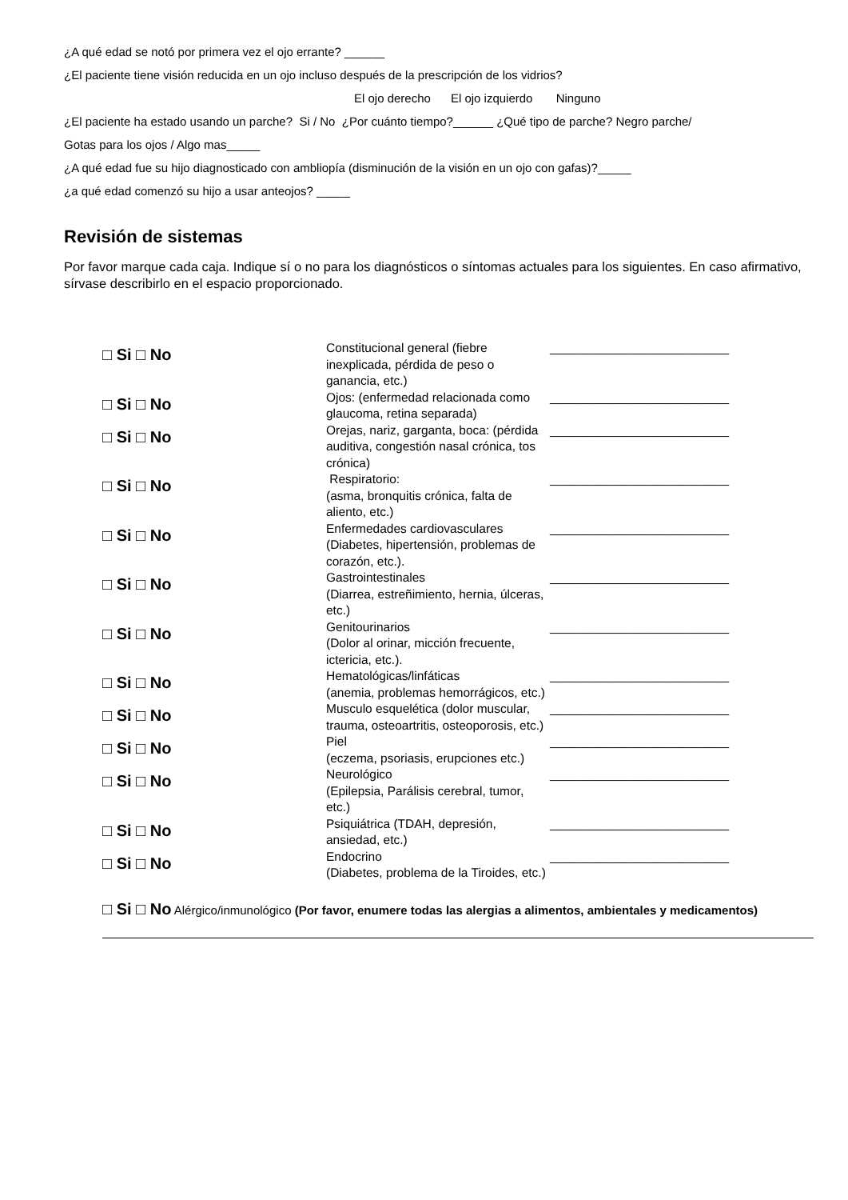¿A qué edad se notó por primera vez el ojo errante? ______
¿El paciente tiene visión reducida en un ojo incluso después de la prescripción de los vidrios?
El ojo derecho El ojo izquierdo Ninguno
¿El paciente ha estado usando un parche? Si / No ¿Por cuánto tiempo?______ ¿Qué tipo de parche? Negro parche/
Gotas para los ojos / Algo mas_____
¿A qué edad fue su hijo diagnosticado con ambliopía (disminución de la visión en un ojo con gafas)?_____
¿a qué edad comenzó su hijo a usar anteojos? _____
Revisión de sistemas
Por favor marque cada caja. Indique sí o no para los diagnósticos o síntomas actuales para los siguientes. En caso afirmativo, sírvase describirlo en el espacio proporcionado.
| □ Si □ No | Constitucional general (fiebre inexplicada, pérdida de peso o ganancia, etc.) | __________________________ |
| □ Si □ No | Ojos: (enfermedad relacionada como glaucoma, retina separada) | __________________________ |
| □ Si □ No | Orejas, nariz, garganta, boca: (pérdida auditiva, congestión nasal crónica, tos crónica) | __________________________ |
| □ Si □ No | Respiratorio: (asma, bronquitis crónica, falta de aliento, etc.) | __________________________ |
| □ Si □ No | Enfermedades cardiovasculares (Diabetes, hipertensión, problemas de corazón, etc.). | __________________________ |
| □ Si □ No | Gastrointestinales (Diarrea, estreñimiento, hernia, úlceras, etc.) | __________________________ |
| □ Si □ No | Genitourinarios (Dolor al orinar, micción frecuente, ictericia, etc.). | __________________________ |
| □ Si □ No | Hematológicas/linfáticas (anemia, problemas hemorrágicos, etc.) | __________________________ |
| □ Si □ No | Musculo esquelética (dolor muscular, trauma, osteoartritis, osteoporosis, etc.) | __________________________ |
| □ Si □ No | Piel (eczema, psoriasis, erupciones etc.) | __________________________ |
| □ Si □ No | Neurológico (Epilepsia, Parálisis cerebral, tumor, etc.) | __________________________ |
| □ Si □ No | Psiquiátrica (TDAH, depresión, ansiedad, etc.) | __________________________ |
| □ Si □ No | Endocrino (Diabetes, problema de la Tiroides, etc.) | __________________________ |
□ Si □ No Alérgico/inmunológico (Por favor, enumere todas las alergias a alimentos, ambientales y medicamentos)